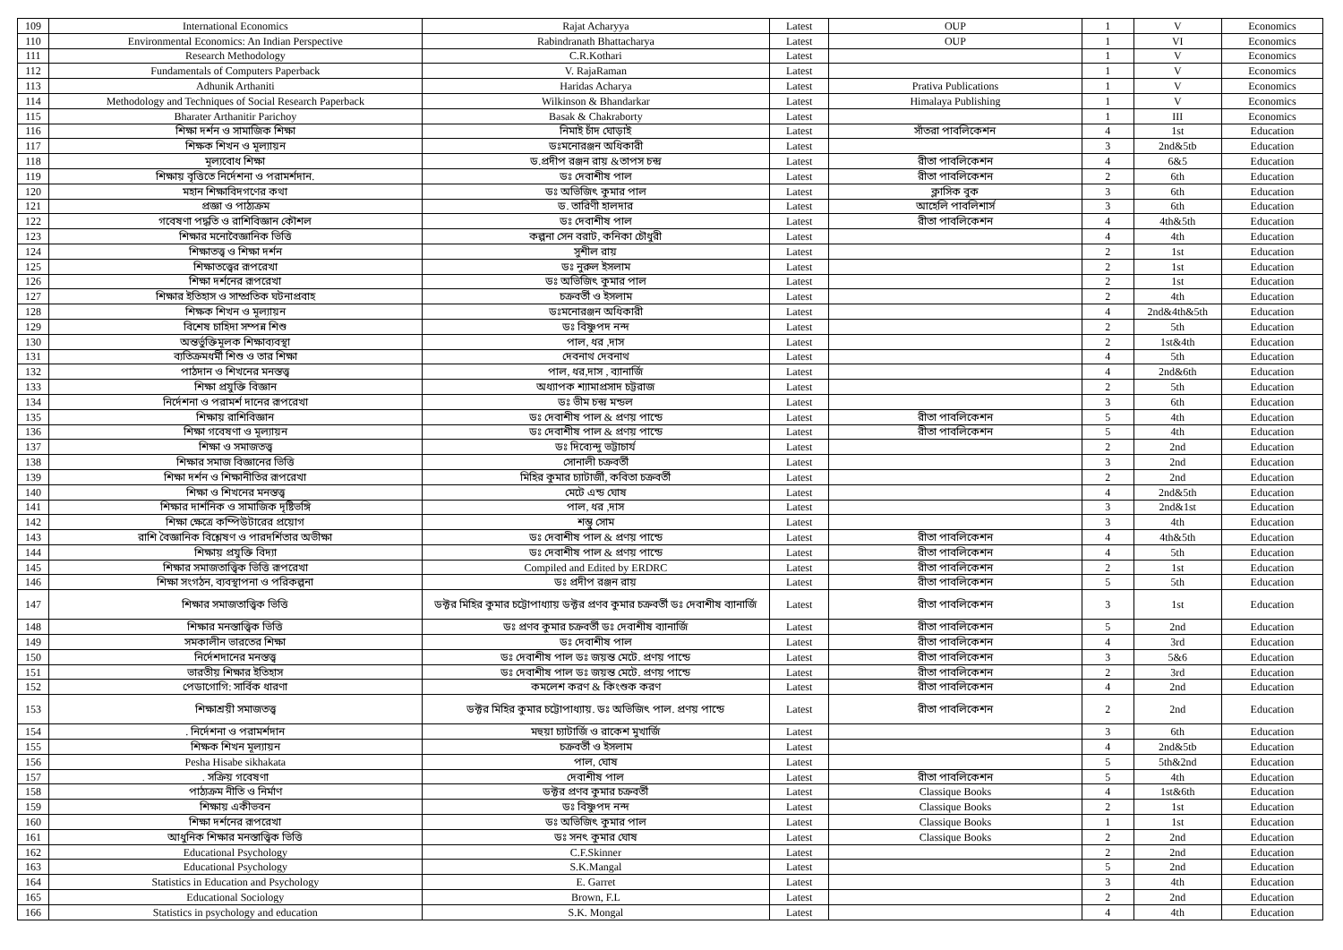| 109 | International Economics | Rajat Acharyya | Latest | OUP | 1 | V | Economics |
| 110 | Environmental Economics: An Indian Perspective | Rabindranath Bhattacharya | Latest | OUP | 1 | VI | Economics |
| 111 | Research Methodology | C.R.Kothari | Latest | | 1 | V | Economics |
| 112 | Fundamentals of Computers Paperback | V. RajaRaman | Latest | | 1 | V | Economics |
| 113 | Adhunik Arthaniti | Haridas Acharya | Latest | Prativa Publications | 1 | V | Economics |
| 114 | Methodology and Techniques of Social Research Paperback | Wilkinson & Bhandarkar | Latest | Himalaya Publishing | 1 | V | Economics |
| 115 | Bharater Arthanitir Parichoy | Basak & Chakraborty | Latest | | 1 | III | Economics |
| 116 | শিক্ষা দর্শন ও সামাজিক শিক্ষা | নিমাই চাঁদ ঘোড়াই | Latest | সাঁতরা পাবলিকেশন | 4 | 1st | Education |
| 117 | শিক্ষক শিখন ও মূল্যায়ন | ডঃমনোরঞ্জন অধিকারী | Latest | | 3 | 2nd&5tb | Education |
| 118 | মূল্যবোধ শিক্ষা | ড.প্রদীপ রঞ্জন রায় &তাপস চন্দ্র | Latest | রীতা পাবলিকেশন | 4 | 6&5 | Education |
| 119 | শিক্ষায় বৃত্তিতে নির্দেশনা ও পরামর্শদান. | ডঃ দেবাশীষ পাল | Latest | রীতা পাবলিকেশন | 2 | 6th | Education |
| 120 | মহান শিক্ষাবিদগণের কথা | ডঃ অভিজিৎ কুমার পাল | Latest | ক্লাসিক বুক | 3 | 6th | Education |
| 121 | প্রজ্ঞা ও পাঠ্যক্রম | ড. তারিণী হালদার | Latest | আহেলি পাবলিশার্স | 3 | 6th | Education |
| 122 | গবেষণা পদ্ধতি ও রাশিবিজ্ঞান কৌশল | ডঃ দেবাশীষ পাল | Latest | রীতা পাবলিকেশন | 4 | 4th&5th | Education |
| 123 | শিক্ষার মনোবৈজ্ঞানিক ভিত্তি | কল্পনা সেন বরাট, কনিকা চৌধুরী | Latest | | 4 | 4th | Education |
| 124 | শিক্ষাতত্ত্ব ও শিক্ষা দর্শন | সুশীল রায় | Latest | | 2 | 1st | Education |
| 125 | শিক্ষাতত্ত্বের রূপরেখা | ডঃ নুরুল ইসলাম | Latest | | 2 | 1st | Education |
| 126 | শিক্ষা দর্শনের রূপরেখা | ডঃ অভিজিৎ কুমার পাল | Latest | | 2 | 1st | Education |
| 127 | শিক্ষার ইতিহাস ও সাম্প্রতিক ঘটনাপ্রবাহ | চক্রবর্তী ও ইসলাম | Latest | | 2 | 4th | Education |
| 128 | শিক্ষক শিখন ও মূল্যায়ন | ডঃমনোরঞ্জন অধিকারী | Latest | | 4 | 2nd&4th&5th | Education |
| 129 | বিশেষ চাহিদা সম্পন্ন শিশু | ডঃ বিষ্ণুপদ নন্দ | Latest | | 2 | 5th | Education |
| 130 | অন্তর্ভুক্তিমূলক শিক্ষাব্যবস্থা | পাল, ধর ,দাস | Latest | | 2 | 1st&4th | Education |
| 131 | ব্যতিক্রমধর্মী শিশু ও তার শিক্ষা | দেবনাথ দেবনাথ | Latest | | 4 | 5th | Education |
| 132 | পাঠদান ও শিখনের মনস্তত্ত্ব | পাল, ধর,দাস , ব্যানার্জি | Latest | | 4 | 2nd&6th | Education |
| 133 | শিক্ষা প্রযুক্তি বিজ্ঞান | অধ্যাপক শ্যামাপ্রসাদ চট্টরাজ | Latest | | 2 | 5th | Education |
| 134 | নির্দেশনা ও পরামর্শ দানের রূপরেখা | ডঃ ভীম চন্দ্র মন্ডল | Latest | | 3 | 6th | Education |
| 135 | শিক্ষায় রাশিবিজ্ঞান | ডঃ দেবাশীষ পাল & প্রণয় পান্ডে | Latest | রীতা পাবলিকেশন | 5 | 4th | Education |
| 136 | শিক্ষা গবেষণা ও মূল্যায়ন | ডঃ দেবাশীষ পাল & প্রণয় পান্ডে | Latest | রীতা পাবলিকেশন | 5 | 4th | Education |
| 137 | শিক্ষা ও সমাজতত্ত্ব | ডঃ দিব্যেন্দু ভট্টাচার্য | Latest | | 2 | 2nd | Education |
| 138 | শিক্ষার সমাজ বিজ্ঞানের ভিত্তি | সোনালী চক্রবর্তী | Latest | | 3 | 2nd | Education |
| 139 | শিক্ষা দর্শন ও শিক্ষানীতির রূপরেখা | মিহির কুমার চ্যাটার্জী, কবিতা চক্রবর্তী | Latest | | 2 | 2nd | Education |
| 140 | শিক্ষা ও শিখনের মনস্তত্ত্ব | মেটে এন্ড ঘোষ | Latest | | 4 | 2nd&5th | Education |
| 141 | শিক্ষার দার্শনিক ও সামাজিক দৃষ্টিভঙ্গি | পাল, ধর ,দাস | Latest | | 3 | 2nd&1st | Education |
| 142 | শিক্ষা ক্ষেত্রে কম্পিউটারের প্রয়োগ | শম্ভু সোম | Latest | | 3 | 4th | Education |
| 143 | রাশি বৈজ্ঞানিক বিশ্লেষণ ও পারদর্শিতার অভীক্ষা | ডঃ দেবাশীষ পাল & প্রণয় পান্ডে | Latest | রীতা পাবলিকেশন | 4 | 4th&5th | Education |
| 144 | শিক্ষায় প্রযুক্তি বিদ্যা | ডঃ দেবাশীষ পাল & প্রণয় পান্ডে | Latest | রীতা পাবলিকেশন | 4 | 5th | Education |
| 145 | শিক্ষার সমাজতাত্ত্বিক ভিত্তি রূপরেখা | Compiled and Edited by ERDRC | Latest | রীতা পাবলিকেশন | 2 | 1st | Education |
| 146 | শিক্ষা সংগঠন, ব্যবস্থাপনা ও পরিকল্পনা | ডঃ প্রদীপ রঞ্জন রায় | Latest | রীতা পাবলিকেশন | 5 | 5th | Education |
| 147 | শিক্ষার সমাজতাত্ত্বিক ভিত্তি | ডক্টর মিহির কুমার চট্টোপাধ্যায় ডক্টর প্রণব কুমার চক্রবর্তী ডঃ দেবাশীষ ব্যানার্জি | Latest | রীতা পাবলিকেশন | 3 | 1st | Education |
| 148 | শিক্ষার মনস্তাত্ত্বিক ভিত্তি | ডঃ প্রণব কুমার চক্রবর্তী ডঃ দেবাশীষ ব্যানার্জি | Latest | রীতা পাবলিকেশন | 5 | 2nd | Education |
| 149 | সমকালীন ভারতের শিক্ষা | ডঃ দেবাশীষ পাল | Latest | রীতা পাবলিকেশন | 4 | 3rd | Education |
| 150 | নির্দেশদানের মনস্তত্ত্ব | ডঃ দেবাশীষ পাল ডঃ জয়ন্ত মেটে. প্রণয় পান্ডে | Latest | রীতা পাবলিকেশন | 3 | 5&6 | Education |
| 151 | ভারতীয় শিক্ষার ইতিহাস | ডঃ দেবাশীষ পাল ডঃ জয়ন্ত মেটে. প্রণয় পান্ডে | Latest | রীতা পাবলিকেশন | 2 | 3rd | Education |
| 152 | পেডাগোগি: সার্বিক ধারণা | কমলেশ করণ & কিংশুক করণ | Latest | রীতা পাবলিকেশন | 4 | 2nd | Education |
| 153 | শিক্ষাশ্রয়ী সমাজতত্ত্ব | ডক্টর মিহির কুমার চট্টোপাধ্যায়. ডঃ অভিজিৎ পাল. প্রণয় পান্ডে | Latest | রীতা পাবলিকেশন | 2 | 2nd | Education |
| 154 | . নির্দেশনা ও পরামর্শদান | মহুয়া চ্যাটার্জি ও রাকেশ মুখার্জি | Latest | | 3 | 6th | Education |
| 155 | শিক্ষক শিখন মূল্যায়ন | চক্রবর্তী ও ইসলাম | Latest | | 4 | 2nd&5tb | Education |
| 156 | Pesha Hisabe sikhakata | পাল, ঘোষ | Latest | | 5 | 5th&2nd | Education |
| 157 | . সক্রিয় গবেষণা | দেবাশীষ পাল | Latest | রীতা পাবলিকেশন | 5 | 4th | Education |
| 158 | পাঠ্যক্রম নীতি ও নির্মাণ | ডক্টর প্রণব কুমার চক্রবর্তী | Latest | Classique Books | 4 | 1st&6th | Education |
| 159 | শিক্ষায় একীভবন | ডঃ বিষ্ণুপদ নন্দ | Latest | Classique Books | 2 | 1st | Education |
| 160 | শিক্ষা দর্শনের রূপরেখা | ডঃ অভিজিৎ কুমার পাল | Latest | Classique Books | 1 | 1st | Education |
| 161 | আধুনিক শিক্ষার মনস্তাত্ত্বিক ভিত্তি | ডঃ সনৎ কুমার ঘোষ | Latest | Classique Books | 2 | 2nd | Education |
| 162 | Educational Psychology | C.F.Skinner | Latest | | 2 | 2nd | Education |
| 163 | Educational Psychology | S.K.Mangal | Latest | | 5 | 2nd | Education |
| 164 | Statistics in Education and Psychology | E. Garret | Latest | | 3 | 4th | Education |
| 165 | Educational Sociology | Brown, F.L | Latest | | 2 | 2nd | Education |
| 166 | Statistics in psychology and education | S.K. Mongal | Latest | | 4 | 4th | Education |